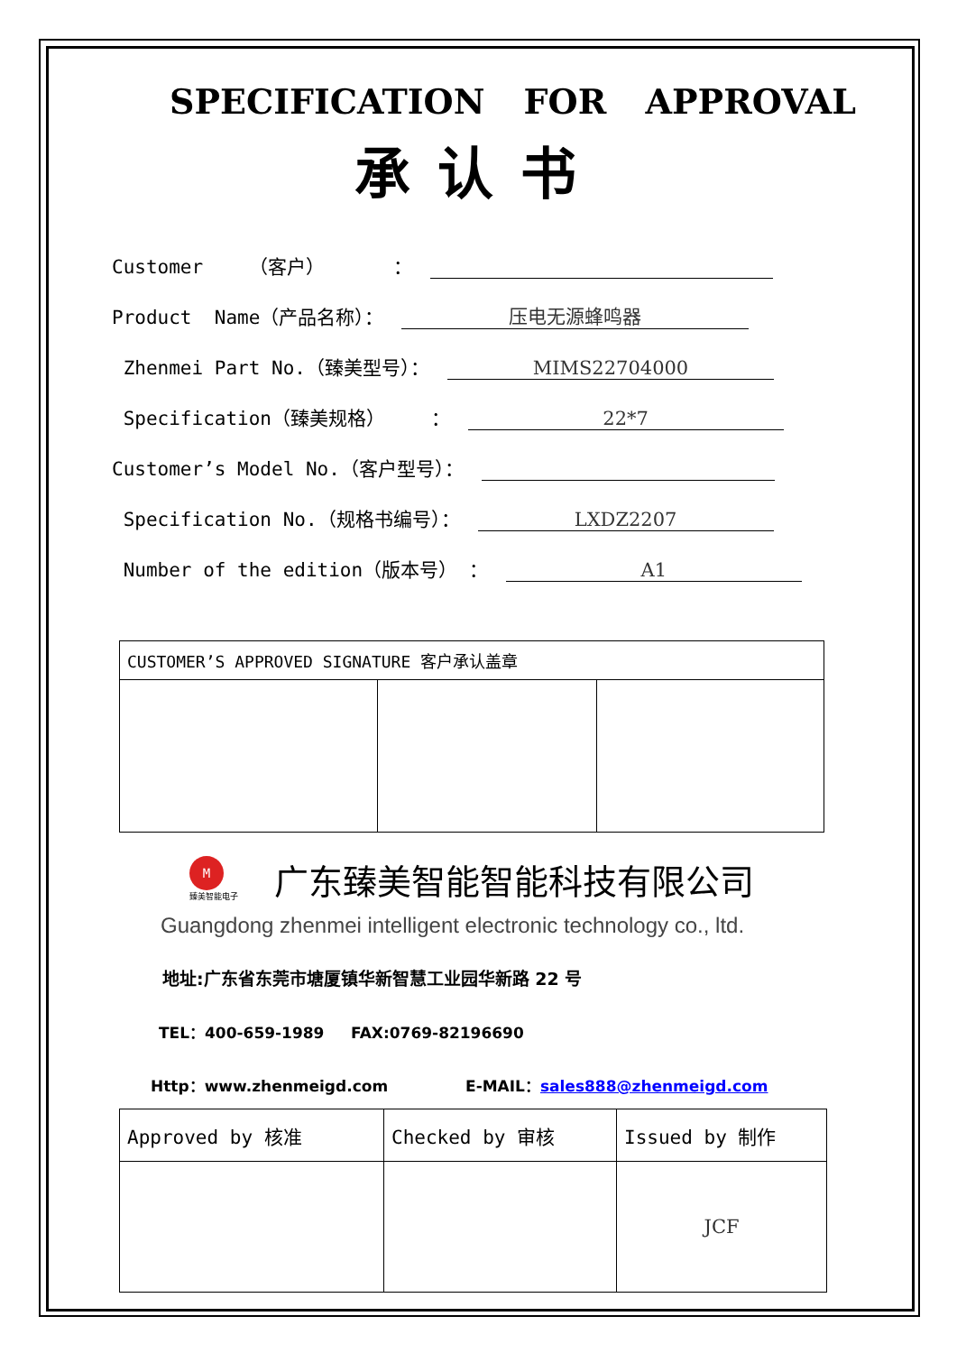SPECIFICATION FOR APPROVAL
承认书
Customer （客户） ：
Product Name（产品名称）： 压电无源蜂鸣器
Zhenmei Part No.（臻美型号）： MIMS22704000
Specification（臻美规格） ： 22*7
Customer’s Model No.（客户型号）：
Specification No.（规格书编号）： LXDZ2207
Number of the edition（版本号） ： A1
| CUSTOMER’S APPROVED SIGNATURE 客户承认盖章 | | |
M
臻美智能电子
广东臻美智能智能科技有限公司
Guangdong zhenmei intelligent electronic technology co., ltd.
地址:广东省东莞市塘厦镇华新智慧工业园华新路 22 号
TEL：400-659-1989 FAX:0769-82196690
Http：www.zhenmeigd.com E-MAIL：sales888@zhenmeigd.com
| Approved by 核准 | Checked by 审核 | Issued by 制作 |
| | | JCF |